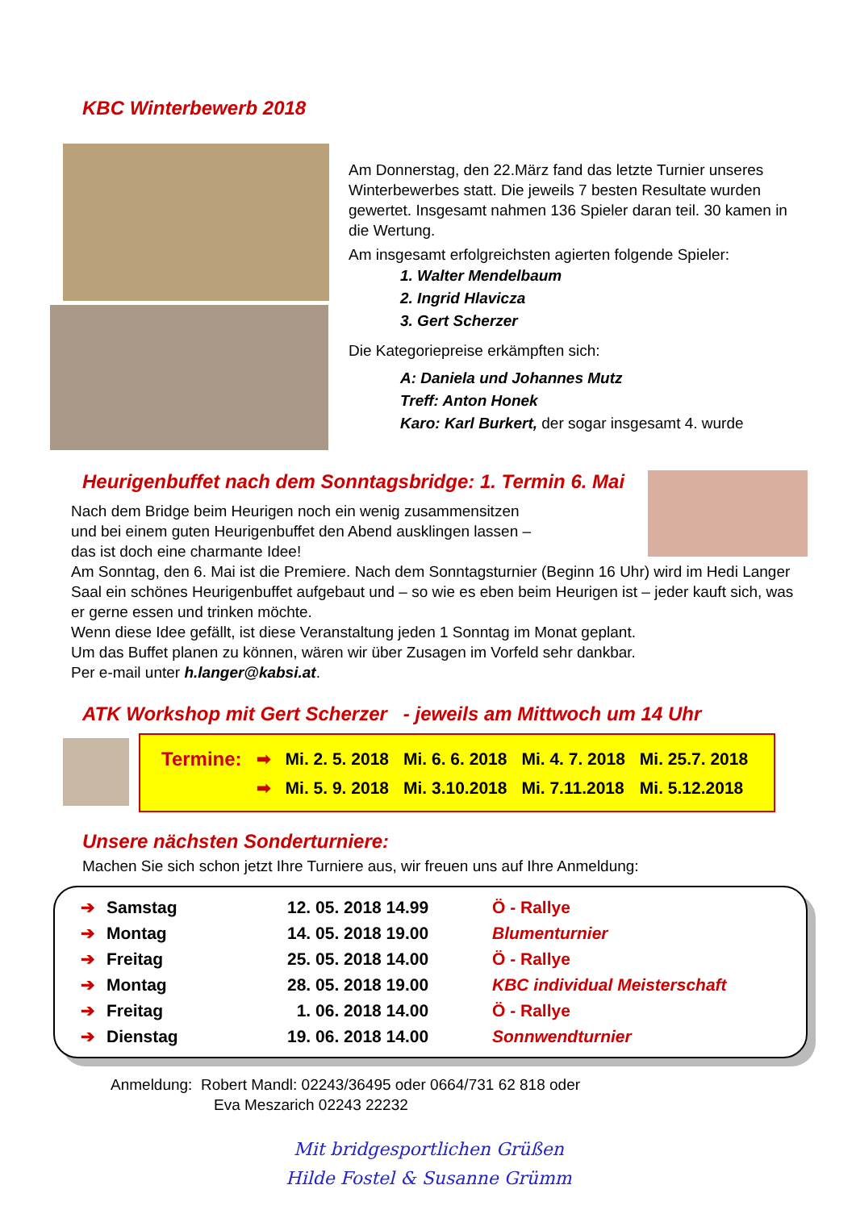KBC Winterbewerb 2018
Am Donnerstag, den 22.März fand das letzte Turnier unseres Winterbewerbes statt. Die jeweils 7 besten Resultate wurden gewertet. Insgesamt nahmen 136 Spieler daran teil. 30 kamen in die Wertung.
Am insgesamt erfolgreichsten agierten folgende Spieler:
1. Walter Mendelbaum
2. Ingrid Hlavicza
3. Gert Scherzer
Die Kategoriepreise erkämpften sich:
A: Daniela und Johannes Mutz
Treff: Anton Honek
Karo: Karl Burkert, der sogar insgesamt 4. wurde
Heurigenbuffet nach dem Sonntagsbridge: 1. Termin 6. Mai
Nach dem Bridge beim Heurigen noch ein wenig zusammensitzen
und bei einem guten Heurigenbuffet den Abend ausklingen lassen –
das ist doch eine charmante Idee!
Am Sonntag, den 6. Mai ist die Premiere. Nach dem Sonntagsturnier (Beginn 16 Uhr) wird im Hedi Langer Saal ein schönes Heurigenbuffet aufgebaut und – so wie es eben beim Heurigen ist – jeder kauft sich, was er gerne essen und trinken möchte.
Wenn diese Idee gefällt, ist diese Veranstaltung jeden 1 Sonntag im Monat geplant.
Um das Buffet planen zu können, wären wir über Zusagen im Vorfeld sehr dankbar.
Per e-mail unter h.langer@kabsi.at.
ATK Workshop mit Gert Scherzer - jeweils am Mittwoch um 14 Uhr
| Termine: | ➡ | Mi. 2. 5. 2018 | Mi. 6. 6. 2018 | Mi. 4. 7. 2018 | Mi. 25.7. 2018 |
| | ➡ | Mi. 5. 9. 2018 | Mi. 3.10.2018 | Mi. 7.11.2018 | Mi. 5.12.2018 |
Unsere nächsten Sonderturniere:
Machen Sie sich schon jetzt Ihre Turniere aus, wir freuen uns auf Ihre Anmeldung:
| ➔ | Samstag | 12. 05. 2018 14.99 | Ö - Rallye |
| ➔ | Montag | 14. 05. 2018 19.00 | Blumenturnier |
| ➔ | Freitag | 25. 05. 2018 14.00 | Ö - Rallye |
| ➔ | Montag | 28. 05. 2018 19.00 | KBC individual Meisterschaft |
| ➔ | Freitag | 1. 06. 2018 14.00 | Ö - Rallye |
| ➔ | Dienstag | 19. 06. 2018 14.00 | Sonnwendturnier |
Anmeldung: Robert Mandl: 02243/36495 oder 0664/731 62 818 oder
Eva Meszarich 02243 22232
Mit bridgesportlichen Grüßen
Hilde Fostel & Susanne Grümm